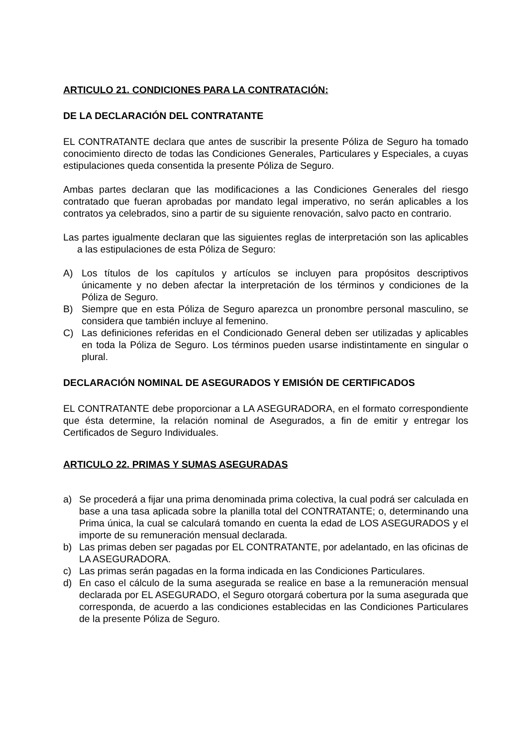ARTICULO 21. CONDICIONES PARA LA CONTRATACIÓN:
DE LA DECLARACIÓN DEL CONTRATANTE
EL CONTRATANTE declara que antes de suscribir la presente Póliza de Seguro ha tomado conocimiento directo de todas las Condiciones Generales, Particulares y Especiales, a cuyas estipulaciones queda consentida la presente Póliza de Seguro.
Ambas partes declaran que las modificaciones a las Condiciones Generales del riesgo contratado que fueran aprobadas por mandato legal imperativo, no serán aplicables a los contratos ya celebrados, sino a partir de su siguiente renovación, salvo pacto en contrario.
Las partes igualmente declaran que las siguientes reglas de interpretación son las aplicables a las estipulaciones de esta Póliza de Seguro:
A) Los títulos de los capítulos y artículos se incluyen para propósitos descriptivos únicamente y no deben afectar la interpretación de los términos y condiciones de la Póliza de Seguro.
B) Siempre que en esta Póliza de Seguro aparezca un pronombre personal masculino, se considera que también incluye al femenino.
C) Las definiciones referidas en el Condicionado General deben ser utilizadas y aplicables en toda la Póliza de Seguro. Los términos pueden usarse indistintamente en singular o plural.
DECLARACIÓN NOMINAL DE ASEGURADOS Y EMISIÓN DE CERTIFICADOS
EL CONTRATANTE debe proporcionar a LA ASEGURADORA, en el formato correspondiente que ésta determine, la relación nominal de Asegurados, a fin de emitir y entregar los Certificados de Seguro Individuales.
ARTICULO 22. PRIMAS Y SUMAS ASEGURADAS
a) Se procederá a fijar una prima denominada prima colectiva, la cual podrá ser calculada en base a una tasa aplicada sobre la planilla total del CONTRATANTE; o, determinando una Prima única, la cual se calculará tomando en cuenta la edad de LOS ASEGURADOS y el importe de su remuneración mensual declarada.
b) Las primas deben ser pagadas por EL CONTRATANTE, por adelantado, en las oficinas de LA ASEGURADORA.
c) Las primas serán pagadas en la forma indicada en las Condiciones Particulares.
d) En caso el cálculo de la suma asegurada se realice en base a la remuneración mensual declarada por EL ASEGURADO, el Seguro otorgará cobertura por la suma asegurada que corresponda, de acuerdo a las condiciones establecidas en las Condiciones Particulares de la presente Póliza de Seguro.